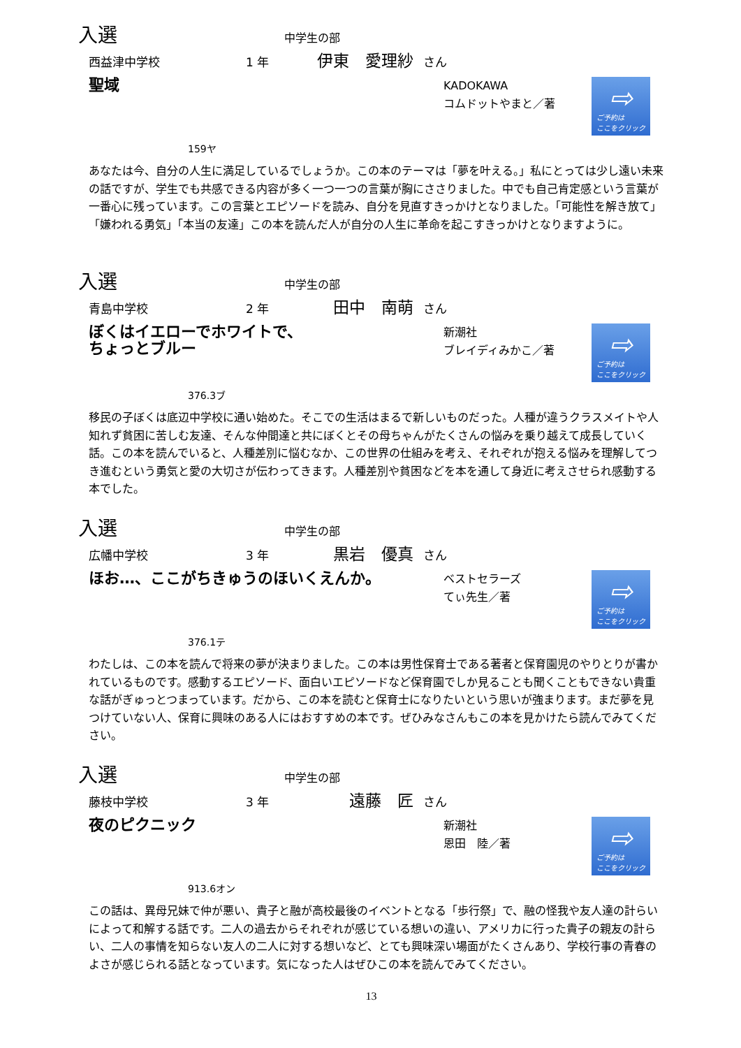入選 中学生の部
西益津中学校 1 年 伊東　愛理紗 さん
聖域
KADOKAWA
コムドットやまと／著
⇨
ご予約は
ここをクリック
159ヤ
あなたは今、自分の人生に満足しているでしょうか。この本のテーマは「夢を叶える。」私にとっては少し遠い未来の話ですが、学生でも共感できる内容が多く一つ一つの言葉が胸にささりました。中でも自己肯定感という言葉が一番心に残っています。この言葉とエピソードを読み、自分を見直すきっかけとなりました。「可能性を解き放て」「嫌われる勇気」「本当の友達」この本を読んだ人が自分の人生に革命を起こすきっかけとなりますように。
入選 中学生の部
青島中学校 2 年 田中　南萌 さん
ぼくはイエローでホワイトで、
ちょっとブルー
新潮社
ブレイディみかこ／著
⇨
ご予約は
ここをクリック
376.3ブ
移民の子ぼくは底辺中学校に通い始めた。そこでの生活はまるで新しいものだった。人種が違うクラスメイトや人知れず貧困に苦しむ友達、そんな仲間達と共にぼくとその母ちゃんがたくさんの悩みを乗り越えて成長していく話。この本を読んでいると、人種差別に悩むなか、この世界の仕組みを考え、それぞれが抱える悩みを理解してつき進むという勇気と愛の大切さが伝わってきます。人種差別や貧困などを本を通して身近に考えさせられ感動する本でした。
入選 中学生の部
広幡中学校 3 年 黒岩　優真 さん
ほお…、ここがちきゅうのほいくえんか。
ベストセラーズ
てぃ先生／著
⇨
ご予約は
ここをクリック
376.1テ
わたしは、この本を読んで将来の夢が決まりました。この本は男性保育士である著者と保育園児のやりとりが書かれているものです。感動するエピソード、面白いエピソードなど保育園でしか見ることも聞くこともできない貴重な話がぎゅっとつまっています。だから、この本を読むと保育士になりたいという思いが強まります。まだ夢を見つけていない人、保育に興味のある人にはおすすめの本です。ぜひみなさんもこの本を見かけたら読んでみてください。
入選 中学生の部
藤枝中学校 3 年 遠藤　匠 さん
夜のピクニック
新潮社
恩田　陸／著
⇨
ご予約は
ここをクリック
913.6オン
この話は、異母兄妹で仲が悪い、貴子と融が高校最後のイベントとなる「歩行祭」で、融の怪我や友人達の計らいによって和解する話です。二人の過去からそれぞれが感じている想いの違い、アメリカに行った貴子の親友の計らい、二人の事情を知らない友人の二人に対する想いなど、とても興味深い場面がたくさんあり、学校行事の青春のよさが感じられる話となっています。気になった人はぜひこの本を読んでみてください。
13